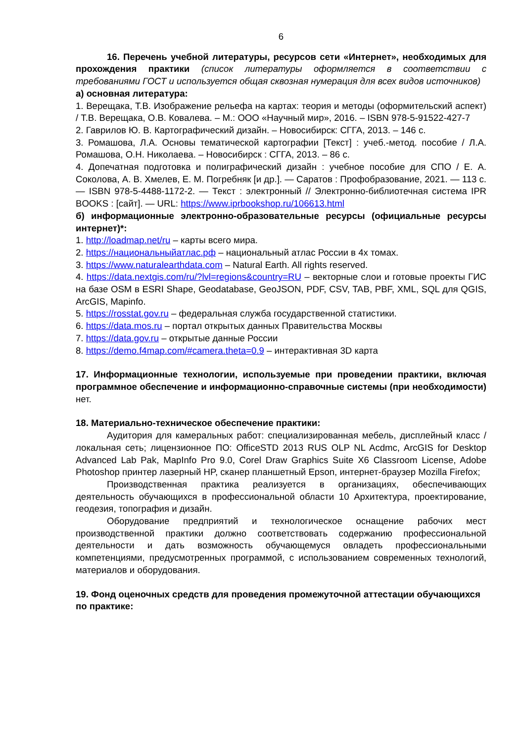6
16. Перечень учебной литературы, ресурсов сети «Интернет», необходимых для прохождения практики (список литературы оформляется в соответствии с требованиями ГОСТ и используется общая сквозная нумерация для всех видов источников)
а) основная литература:
1. Верещака, Т.В. Изображение рельефа на картах: теория и методы (оформительский аспект) / Т.В. Верещака, О.В. Ковалева. – М.: ООО «Научный мир», 2016. – ISBN 978-5-91522-427-7
2. Гаврилов Ю. В. Картографический дизайн. – Новосибирск: СГГА, 2013. – 146 с.
3. Ромашова, Л.А. Основы тематической картографии [Текст] : учеб.-метод. пособие / Л.А. Ромашова, О.Н. Николаева. – Новосибирск : СГГА, 2013. – 86 с.
4. Допечатная подготовка и полиграфический дизайн : учебное пособие для СПО / Е. А. Соколова, А. В. Хмелев, Е. М. Погребняк [и др.]. — Саратов : Профобразование, 2021. — 113 с. — ISBN 978-5-4488-1172-2. — Текст : электронный // Электронно-библиотечная система IPR BOOKS : [сайт]. — URL: https://www.iprbookshop.ru/106613.html
б) информационные электронно-образовательные ресурсы (официальные ресурсы интернет)*:
1. http://loadmap.net/ru – карты всего мира.
2. https://национальныйатлас.рф – национальный атлас России в 4х томах.
3. https://www.naturalearthdata.com – Natural Earth. All rights reserved.
4. https://data.nextgis.com/ru/?lvl=regions&country=RU – векторные слои и готовые проекты ГИС на базе OSM в ESRI Shape, Geodatabase, GeoJSON, PDF, CSV, TAB, PBF, XML, SQL для QGIS, ArcGIS, Mapinfo.
5. https://rosstat.gov.ru – федеральная служба государственной статистики.
6. https://data.mos.ru – портал открытых данных Правительства Москвы
7. https://data.gov.ru – открытые данные России
8. https://demo.f4map.com/#camera.theta=0.9 – интерактивная 3D карта
17. Информационные технологии, используемые при проведении практики, включая программное обеспечение и информационно-справочные системы (при необходимости) нет.
18. Материально-техническое обеспечение практики:
Аудитория для камеральных работ: специализированная мебель, дисплейный класс /локальная сеть; лицензионное ПО: OfficeSTD 2013 RUS OLP NL Acdmc, ArcGIS for Desktop Advanced Lab Pak, MapInfo Pro 9.0, Corel Draw Graphics Suite X6 Classroom License, Adobe Photoshop принтер лазерный HP, сканер планшетный Epson, интернет-браузер Mozilla Firefox;
Производственная практика реализуется в организациях, обеспечивающих деятельность обучающихся в профессиональной области 10 Архитектура, проектирование, геодезия, топография и дизайн.
Оборудование предприятий и технологическое оснащение рабочих мест производственной практики должно соответствовать содержанию профессиональной деятельности и дать возможность обучающемуся овладеть профессиональными компетенциями, предусмотренных программой, с использованием современных технологий, материалов и оборудования.
19. Фонд оценочных средств для проведения промежуточной аттестации обучающихся по практике: